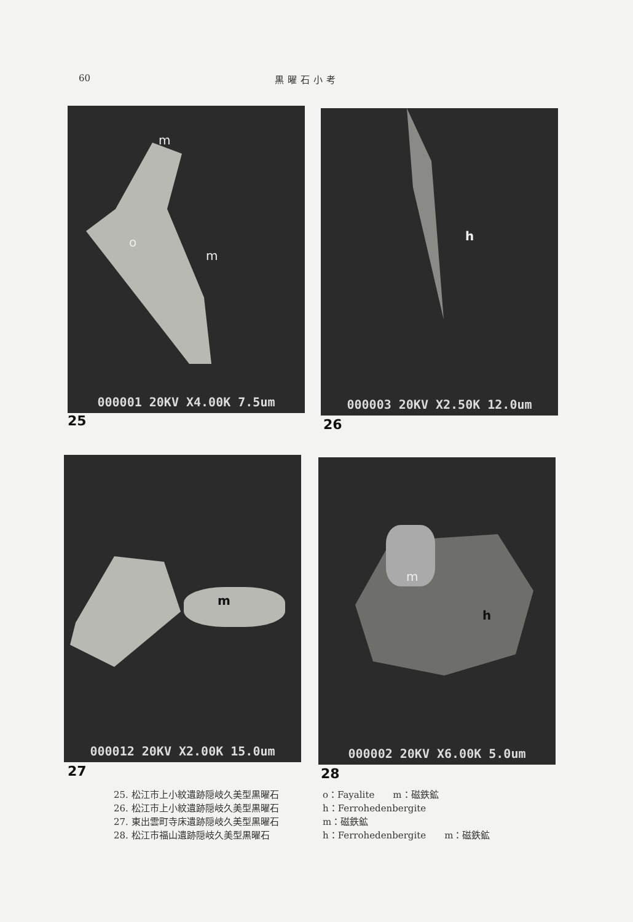60 黒曜石小考
m
o
m
000001 20KV X4.00K 7.5um
25
h
000003 20KV X2.50K 12.0um
26
m
000012 20KV X2.00K 15.0um
27
m
h
000002 20KV X6.00K 5.0um
28
25. 松江市上小紋遺跡隠岐久美型黒曜石 o：Fayalite　　m：磁鉄鉱
26. 松江市上小紋遺跡隠岐久美型黒曜石 h：Ferrohedenbergite
27. 東出雲町寺床遺跡隠岐久美型黒曜石 m：磁鉄鉱
28. 松江市福山遺跡隠岐久美型黒曜石 h：Ferrohedenbergite　　m：磁鉄鉱